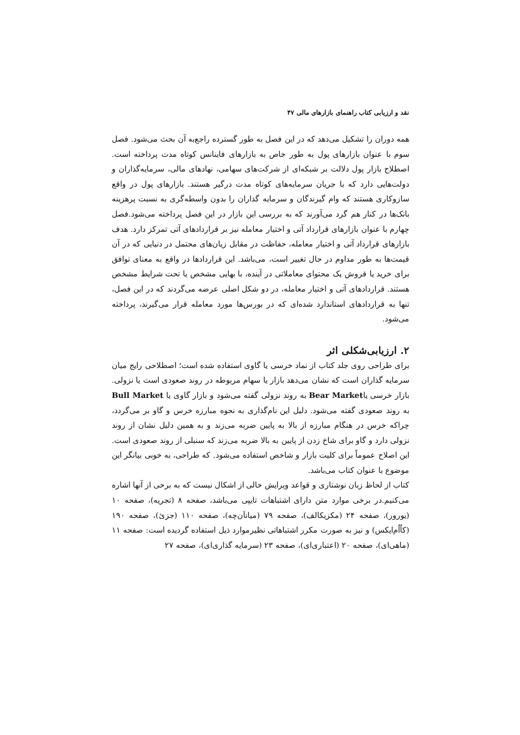نقد و ارزیابی کتاب راهنمای بازارهای مالی ۴۷
همه دوران را تشکیل می‌دهد که در این فصل به طور گسترده راجع‌به آن بحث می‌شود. فصل سوم با عنوان بازارهای پول به طور خاص به بازارهای فاینانس کوتاه مدت پرداخته است. اصطلاح بازار پول دلالت بر شبکه‌ای از شرکت‌های سهامی، نهادهای مالی، سرمایه‌گذاران و دولت‌هایی دارد که با جریان سرمایه‌های کوتاه مدت درگیر هستند. بازارهای پول در واقع سازوکاری هستند که وام گیرندگان و سرمایه گذاران را بدون واسطه‌گری به نسبت پرهزینه بانک‌ها در کنار هم گرد می‌آورند که به بررسی این بازار در این فصل پرداخته می‌شود.فصل چهارم با عنوان بازارهای قرارداد آتی و اختیار معامله نیز بر قراردادهای آتی تمرکز دارد. هدف بازارهای قرارداد آتی و اختیار معامله، حفاظت در مقابل زیان‌های محتمل در دنیایی که در آن قیمت‌ها به طور مداوم در حال تغییر است، می‌باشد. این قراردادها در واقع به معنای توافق برای خرید یا فروش یک محتوای معاملاتی در آینده، با بهایی مشخص یا تحت شرایط مشخص هستند. قراردادهای آتی و اختیار معامله، در دو شکل اصلی عرضه می‌گردند که در این فصل، تنها به قراردادهای استاندارد شده‌ای که در بورس‌ها مورد معامله قرار می‌گیرند، پرداخته می‌شود.
۲. ارزیابی‌شکلی اثر
برای طراحی روی جلد کتاب از نماد خرسی یا گاوی استفاده شده است؛ اصطلاحی رایج میان سرمایه گذاران است که نشان می‌دهد بازار یا سهام مربوطه در روند صعودی است یا نزولی. بازار خرسی یاBear Market به روند نزولی گفته می‌شود و بازار گاوی یا Bull Market به روند صعودی گفته می‌شود. دلیل این نام‌گذاری به نحوه مبارزه خرس و گاو بر می‌گردد، چراکه خرس در هنگام مبارزه از بالا به پایین ضربه می‌زند و به همین دلیل نشان از روند نزولی دارد و گاو برای شاخ زدن از پایین به بالا ضربه می‌زند که سنبلی از روند صعودی است. این اصلاح عموماً برای کلیت بازار و شاخص استفاده می‌شود. که طراحی، به خوبی بیانگر این موضوع با عنوان کتاب می‌باشد.
کتاب از لحاظ زبان نوشتاری و قواعد ویرایش خالی از اشکال نیست که به برخی از آنها اشاره می‌کنیم.در برخی موارد متن دارای اشتباهات تایپی می‌باشد، صفحه ۸ (تجریه)، صفحه ۱۰ (یورور)، صفحه ۲۴ (مکزیکالف)، صفحه ۷۹ (میاناَن‌چه)، صفحه ۱۱۰ (جزئ)، صفحه ۱۹۰ (کاُاُم‌ایکس) و نیز به صورت مکرر اشتباهاتی نظیرموارد ذیل استفاده گردیده است: صفحه ۱۱ (ماهی‌ای)، صفحه ۲۰ (اعتباری‌ای)، صفحه ۲۳ (سرمایه گذاری‌ای)، صفحه ۲۷